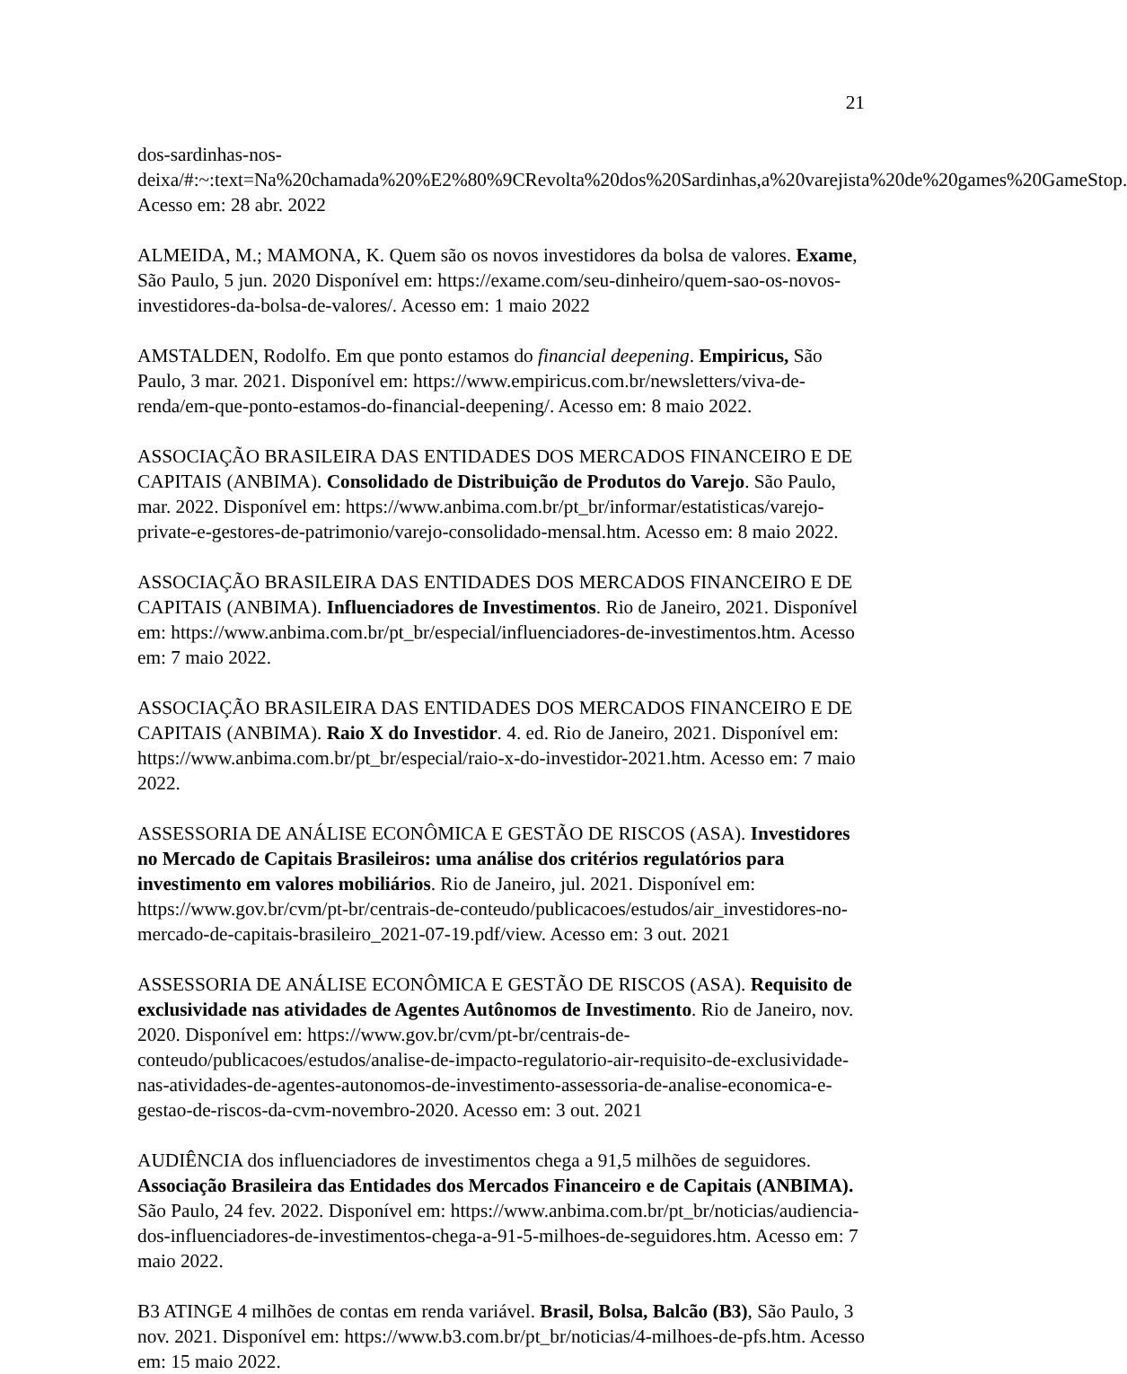21
dos-sardinhas-nos-
deixa/#:~:text=Na%20chamada%20%E2%80%9CRevolta%20dos%20Sardinhas,a%20varejista%20de%20games%20GameStop. Acesso em: 28 abr. 2022
ALMEIDA, M.; MAMONA, K. Quem são os novos investidores da bolsa de valores. Exame, São Paulo, 5 jun. 2020 Disponível em: https://exame.com/seu-dinheiro/quem-sao-os-novos-investidores-da-bolsa-de-valores/. Acesso em: 1 maio 2022
AMSTALDEN, Rodolfo. Em que ponto estamos do financial deepening. Empiricus, São Paulo, 3 mar. 2021. Disponível em: https://www.empiricus.com.br/newsletters/viva-de-renda/em-que-ponto-estamos-do-financial-deepening/. Acesso em: 8 maio 2022.
ASSOCIAÇÃO BRASILEIRA DAS ENTIDADES DOS MERCADOS FINANCEIRO E DE CAPITAIS (ANBIMA). Consolidado de Distribuição de Produtos do Varejo. São Paulo, mar. 2022. Disponível em: https://www.anbima.com.br/pt_br/informar/estatisticas/varejo-private-e-gestores-de-patrimonio/varejo-consolidado-mensal.htm. Acesso em: 8 maio 2022.
ASSOCIAÇÃO BRASILEIRA DAS ENTIDADES DOS MERCADOS FINANCEIRO E DE CAPITAIS (ANBIMA). Influenciadores de Investimentos. Rio de Janeiro, 2021. Disponível em: https://www.anbima.com.br/pt_br/especial/influenciadores-de-investimentos.htm. Acesso em: 7 maio 2022.
ASSOCIAÇÃO BRASILEIRA DAS ENTIDADES DOS MERCADOS FINANCEIRO E DE CAPITAIS (ANBIMA). Raio X do Investidor. 4. ed. Rio de Janeiro, 2021. Disponível em: https://www.anbima.com.br/pt_br/especial/raio-x-do-investidor-2021.htm. Acesso em: 7 maio 2022.
ASSESSORIA DE ANÁLISE ECONÔMICA E GESTÃO DE RISCOS (ASA). Investidores no Mercado de Capitais Brasileiros: uma análise dos critérios regulatórios para investimento em valores mobiliários. Rio de Janeiro, jul. 2021. Disponível em: https://www.gov.br/cvm/pt-br/centrais-de-conteudo/publicacoes/estudos/air_investidores-no-mercado-de-capitais-brasileiro_2021-07-19.pdf/view. Acesso em: 3 out. 2021
ASSESSORIA DE ANÁLISE ECONÔMICA E GESTÃO DE RISCOS (ASA). Requisito de exclusividade nas atividades de Agentes Autônomos de Investimento. Rio de Janeiro, nov. 2020. Disponível em: https://www.gov.br/cvm/pt-br/centrais-de-conteudo/publicacoes/estudos/analise-de-impacto-regulatorio-air-requisito-de-exclusividade-nas-atividades-de-agentes-autonomos-de-investimento-assessoria-de-analise-economica-e-gestao-de-riscos-da-cvm-novembro-2020. Acesso em: 3 out. 2021
AUDIÊNCIA dos influenciadores de investimentos chega a 91,5 milhões de seguidores. Associação Brasileira das Entidades dos Mercados Financeiro e de Capitais (ANBIMA). São Paulo, 24 fev. 2022. Disponível em: https://www.anbima.com.br/pt_br/noticias/audiencia-dos-influenciadores-de-investimentos-chega-a-91-5-milhoes-de-seguidores.htm. Acesso em: 7 maio 2022.
B3 ATINGE 4 milhões de contas em renda variável. Brasil, Bolsa, Balcão (B3), São Paulo, 3 nov. 2021. Disponível em: https://www.b3.com.br/pt_br/noticias/4-milhoes-de-pfs.htm. Acesso em: 15 maio 2022.